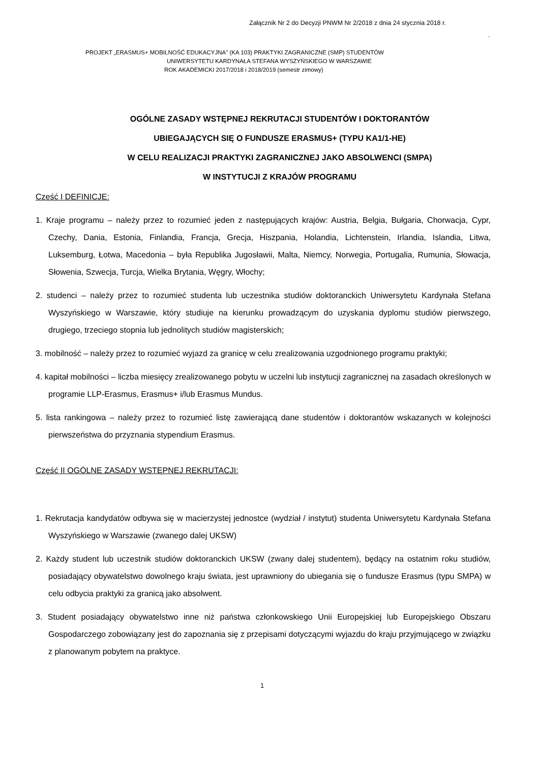Załącznik Nr 2 do Decyzji PNWM Nr 2/2018 z dnia 24 stycznia 2018 r.
.
PROJEKT „ERASMUS+ MOBILNOŚĆ EDUKACYJNA" (KA 103) PRAKTYKI ZAGRANICZNE (SMP) STUDENTÓW
UNIWERSYTETU KARDYNAŁA STEFANA WYSZYŃSKIEGO W WARSZAWIE
ROK AKADEMICKI 2017/2018 i 2018/2019 (semestr zimowy)
OGÓLNE ZASADY WSTĘPNEJ REKRUTACJI STUDENTÓW I DOKTORANTÓW
UBIEGAJĄCYCH SIĘ O FUNDUSZE ERASMUS+ (TYPU KA1/1-HE)
W CELU REALIZACJI PRAKTYKI ZAGRANICZNEJ JAKO ABSOLWENCI (SMPA)
W INSTYTUCJI Z KRAJÓW PROGRAMU
Część I DEFINICJE:
1. Kraje programu – należy przez to rozumieć jeden z następujących krajów: Austria, Belgia, Bułgaria, Chorwacja, Cypr, Czechy, Dania, Estonia, Finlandia, Francja, Grecja, Hiszpania, Holandia, Lichtenstein, Irlandia, Islandia, Litwa, Luksemburg, Łotwa, Macedonia – była Republika Jugosławii, Malta, Niemcy, Norwegia, Portugalia, Rumunia, Słowacja, Słowenia, Szwecja, Turcja, Wielka Brytania, Węgry, Włochy;
2. studenci – należy przez to rozumieć studenta lub uczestnika studiów doktoranckich Uniwersytetu Kardynała Stefana Wyszyńskiego w Warszawie, który studiuje na kierunku prowadzącym do uzyskania dyplomu studiów pierwszego, drugiego, trzeciego stopnia lub jednolitych studiów magisterskich;
3. mobilność – należy przez to rozumieć wyjazd za granicę w celu zrealizowania uzgodnionego programu praktyki;
4. kapitał mobilności – liczba miesięcy zrealizowanego pobytu w uczelni lub instytucji zagranicznej na zasadach określonych w programie LLP-Erasmus, Erasmus+ i/lub Erasmus Mundus.
5. lista rankingowa – należy przez to rozumieć listę zawierającą dane studentów i doktorantów wskazanych w kolejności pierwszeństwa do przyznania stypendium Erasmus.
Część II OGÓLNE ZASADY WSTĘPNEJ REKRUTACJI:
1. Rekrutacja kandydatów odbywa się w macierzystej jednostce (wydział / instytut) studenta Uniwersytetu Kardynała Stefana Wyszyńskiego w Warszawie (zwanego dalej UKSW)
2. Każdy student lub uczestnik studiów doktoranckich UKSW (zwany dalej studentem), będący na ostatnim roku studiów, posiadający obywatelstwo dowolnego kraju świata, jest uprawniony do ubiegania się o fundusze Erasmus (typu SMPA) w celu odbycia praktyki za granicą jako absolwent.
3. Student posiadający obywatelstwo inne niż państwa członkowskiego Unii Europejskiej lub Europejskiego Obszaru Gospodarczego zobowiązany jest do zapoznania się z przepisami dotyczącymi wyjazdu do kraju przyjmującego w związku z planowanym pobytem na praktyce.
1